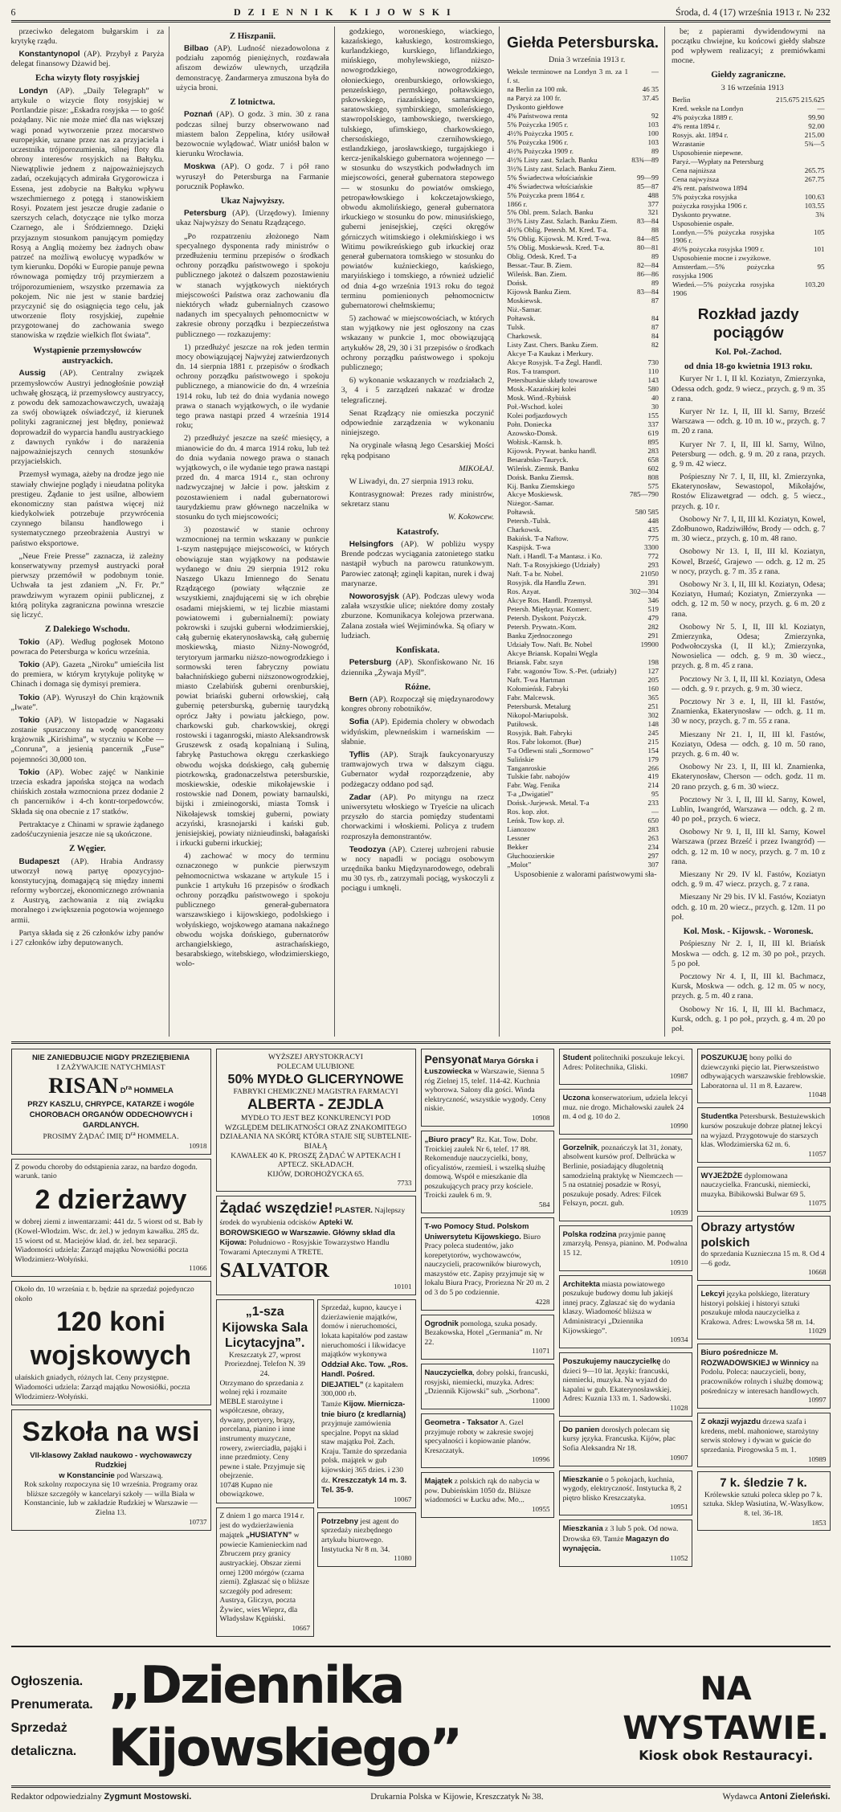6 DZIENNIK KIJOWSKI Środa, d. 4 (17) września 1913 r. № 232
przeciwko delegatom bułgarskim i za krytykę rządu.
Konstantynopol (AP). Przybył z Paryża delegat finansowy Dżawid bej.
Echa wizyty floty rosyjskiej
Londyn (AP). „Daily Telegraph” w artykule o wizycie floty rosyjskiej w Portlandzie pisze: „Eskadra rosyjska — to gość pożądany. Nic nie może mieć dla nas większej wagi ponad wytworzenie przez mocarstwo europejskie, uznane przez nas za przyjaciela i uczestnika trójporozumienia, silnej floty dla obrony interesów rosyjskich na Bałtyku. Niewątpliwie jednem z najpoważniejszych zadań, oczekujących admirała Grygorowicza i Essena, jest zdobycie na Bałtyku wpływu wszechmiernego z potęgą i stanowiskiem Rosyi. Pozatem jest jeszcze drugie zadanie o szerszych celach, dotyczące nie tylko morza Czarnego, ale i Śródziemnego. Dzięki przyjaznym stosunkom panującym pomiędzy Rosyą a Anglią możemy bez żadnych obaw patrzeć na możliwą ewolucyę wypadków w tym kierunku. Dopóki w Europie panuje pewna równowaga pomiędzy trój przymierzem a trójporozumieniem, wszystko przemawia za pokojem. Nic nie jest w stanie bardziej przyczynić się do osiągnięcia tego celu, jak utworzenie floty rosyjskiej, zupełnie przygotowanej do zachowania swego stanowiska w rzędzie wielkich flot świata”.
Wystąpienie przemysłowców austryackich.
Aussig (AP). Centralny związek przemysłowców Austryi jednogłośnie powziął uchwałę głoszącą, iż przemysłowcy austryaccy, z powodu dek samozachowawczych, uważają za swój obowiązek oświadczyć, iż kierunek polityki zagranicznej jest błędny, ponieważ doprowadził do wyparcia handlu austryackiego z dawnych rynków i do narażenia najpoważniejszych cennych stosunków przyjacielskich.
Przemysł wymaga, ażeby na drodze jego nie stawiały chwiejne poglądy i nieudatna polityka prestigeu. Żądanie to jest usilne, albowiem ekonomiczny stan państwa więcej niż kiedykolwiek potrzebuje przywrócenia czynnego bilansu handlowego i systematycznego przeobrażenia Austryi w państwo eksportowe.
„Neue Freie Presse” zaznacza, iż zależny konserwatywny przemysł austryacki porał pierwszy przemówił w podobnym tonie. Uchwała ta jest zdaniem „N. Fr. Pr.” prawdziwym wyrazem opinii publicznej, z którą polityka zagraniczna powinna wreszcie się liczyć.
Z Dalekiego Wschodu.
Tokio (AP). Według pogłosek Motono powraca do Petersburga w końcu września.
Tokio (AP). Gazeta „Niroku” umieściła list do premiera, w którym krytykuje politykę w Chinach i domaga się dymisyi premiera.
Tokio (AP). Wyruszył do Chin krążownik „Iwate”.
Tokio (AP). W listopadzie w Nagasaki zostanie spuszczony na wodę opancerzony krążownik „Kirishima”, w styczniu w Kobe — „Conruna”, a jesienią pancernik „Fuse” pojemności 30,000 ton.
Tokio (AP). Wobec zajęć w Nankinie trzecia eskadra japońska stojąca na wodach chińskich została wzmocniona przez dodanie 2 ch pancerników i 4-ch kontr-torpedowców. Składa się ona obecnie z 17 statków.
Pertraktacye z Chinami w sprawie żądanego zadośćuczynienia jeszcze nie są ukończone.
Z Węgier.
Budapeszt (AP). Hrabia Andrassy utworzył nową partyę opozycyjno-konstytucyjną, domagającą się między innemi reformy wyborczej, ekonomicznego zrównania z Austryą, zachowania z nią związku moralnego i zwiększenia pogotowia wojennego armii.
Partya składa się z 26 członków izby panów i 27 członków izby deputowanych.
Z Hiszpanii.
Bilbao (AP). Ludność niezadowolona z podziału zapomóg pieniężnych, rozdawała afiszom dewizów ulewnych, urządziła demonstracyę. Żandarmerya zmuszona była do użycia broni.
Z lotnictwa.
Poznań (AP). O godz. 3 min. 30 z rana podczas silnej burzy obserwowano nad miastem balon Zeppelina, który usiłował bezowocnie wylądować. Wiatr uniósł balon w kierunku Wrocławia.
Moskwa (AP). O godz. 7 i pół rano wyruszył do Petersburga na Farmanie porucznik Popławko.
Ukaz Najwyższy.
Petersburg (AP). (Urzędowy). Imienny ukaz Najwyższy do Senatu Rządzącego.
„Po rozpatrzeniu złożonego Nam specyalnego dysponenta rady ministrów o przedłużeniu terminu przepisów o środkach ochrony porządku państwowego i spokoju publicznego jakoteż o dalszem pozostawieniu w stanach wyjątkowych niektórych miejscowości Państwa oraz zachowaniu dla niektórych władz gubernialnych czasowo nadanych im specyalnych pełnomocnictw w zakresie obrony porządku i bezpieczeństwa publicznego — rozkazujemy:
1) przedłużyć jeszcze na rok jeden termin mocy obowiązującej Najwyżej zatwierdzonych dn. 14 sierpnia 1881 r. przepisów o środkach ochrony porządku państwowego i spokoju publicznego, a mianowicie do dn. 4 września 1914 roku, lub też do dnia wydania nowego prawa o stanach wyjątkowych, o ile wydanie tego prawa nastąpi przed 4 września 1914 roku;
2) przedłużyć jeszcze na sześć miesięcy, a mianowicie do dn. 4 marca 1914 roku, lub też do dnia wydania nowego prawa o stanach wyjątkowych, o ile wydanie tego prawa nastąpi przed dn. 4 marca 1914 r., stan ochrony nadzwyczajnej w Jałcie i pow. jałtskim z pozostawieniem i nadal gubernatorowi taurydzkiemu praw głównego naczelnika w stosunku do tych miejscowości;
3) pozostawić w stanie ochrony wzmocnionej na termin wskazany w punkcie 1-szym następujące miejscowości, w których obowiązuje stan wyjątkowy na podstawie wydanego w dniu 29 sierpnia 1912 roku Naszego Ukazu Imiennego do Senatu Rządzącego (powiaty włącznie ze wszystkiemi, znajdującemi się w ich obrębie osadami miejskiemi, w tej liczbie miastami powiatowemi i gubernialnemi): powiaty pokrowski i szujski guberni włodzimierskiej, całą gubernię ekaterynosławską, całą gubernię moskiewską, miasto Niżny-Nowogród, terytoryum jarmarku niższo-nowogrodzkiego i sormowski teren fabryczny powiatu bałachnińskiego guberni niższonowogrodzkiej, miasto Czelabińsk guberni orenburskiej, powiat briański guberni orłowskiej, całą gubernię petersburską, gubernię taurydzką oprócz Jałty i powiatu jałckiego, pow. charkowski gub. charkowskiej, okręgi rostowski i taganrogski, miasto Aleksandrowsk Gruszewsk z osadą kopalnianą i Suliną, fabrykę Pastuchowa okręgu czerkaskiego obwodu wojska dońskiego, całą gubernię piotrkowską, gradonaczelstwa petersburskie, moskiewskie, odeskie mikołajewskie i rostowskie nad Donem, powiaty barnaulski, bijski i zmieinogorski, miasta Tomsk i Nikołajewsk tomskiej guberni, powiaty aczyński, krasnojarski i kański gub. jenisiejskiej, powiaty niżnieudinski, bałagański i irkucki guberni irkuckiej;
4) zachować w mocy do terminu oznaczonego w punkcie pierwszym pełnomocnictwa wskazane w artykule 15 i punkcie 1 artykułu 16 przepisów o środkach ochrony porządku państwowego i spokoju publicznego generał-gubernatora warszawskiego i kijowskiego, podolskiego i wołyńskiego, wojskowego atamana nakaźnego obwodu wojska dońskiego, gubernatorów archangielskiego, astrachańskiego, besarabskiego, witebskiego, włodzimierskiego, wolo-
godzkiego, woroneskiego, wiackiego, kazańskiego, kałuskiego, kostromskiego, kurlandzkiego, kurskiego, liflandzkiego, mińskiego, mohylewskiego, niższo-nowogrodzkiego, nowogrodzkiego, ołonieckiego, orenburskiego, orłowskiego, penzeńskiego, permskiego, połtawskiego, pskowskiego, riazańskiego, samarskiego, saratowskiego, symbirskiego, smoleńskiego, stawropolskiego, tambowskiego, twerskiego, tulskiego, ufimskiego, charkowskiego, chersońskiego, czernihowskiego, estlandzkiego, jarosławskiego, turgajskiego i kercz-jenikalskiego gubernatora wojennego — w stosunku do wszystkich podwładnych im miejscowości, generał gubernatora stepowego — w stosunku do powiatów omskiego, petropawłowskiego i kokczetajowskiego, obwodu akmolińskiego, generał gubernatora irkuckiego w stosunku do pow. minusińskiego, guberni jenisejskiej, części okręgów górniczych witimskiego i olekmińskiego i ws Witimu powikreńskiego gub irkuckiej oraz generał gubernatora tomskiego w stosunku do powiatów kuźnieckiego, kańskiego, maryińskiego i tomskiego, a również udzielić od dnia 4-go września 1913 roku do tegoż terminu pomienionych pełnomocnictw gubernatorowi chełmskiemu;
5) zachować w miejscowościach, w których stan wyjątkowy nie jest ogłoszony na czas wskazany w punkcie 1, moc obowiązującą artykułów 28, 29, 30 i 31 przepisów o środkach ochrony porządku państwowego i spokoju publicznego;
6) wykonanie wskazanych w rozdziałach 2, 3, 4 i 5 zarządzeń nakazać w drodze telegraficznej.
Senat Rządzący nie omieszka poczynić odpowiednie zarządzenia w wykonaniu niniejszego.
Na oryginale własną Jego Cesarskiej Mości ręką podpisano
MIKOŁAJ.
W Liwadyi, dn. 27 sierpnia 1913 roku.
Kontrasygnował: Prezes rady ministrów, sekretarz stanu
W. Kokowcew.
Katastrofy.
Helsingfors (AP). W pobliżu wyspy Brende podczas wyciągania zatonietego statku nastąpił wybuch na parowcu ratunkowym. Parowiec zatonął; zginęli kapitan, nurek i dwaj marynarze.
Noworosyjsk (AP). Podczas ulewy woda zalała wszystkie ulice; niektóre domy zostały zburzone. Komunikacya kolejowa przerwana. Zalana została wieś Wejiminówka. Są ofiary w ludziach.
Konfiskata.
Petersburg (AP). Skonfiskowano Nr. 16 dziennika „Żywaja Myśl”.
Różne.
Bern (AP). Rozpoczął się międzynarodowy kongres obrony robotników.
Sofia (AP). Epidemia cholery w obwodach widyńskim, plewneńskim i warneńskim — słabnie.
Tyflis (AP). Strajk faukcyonaryuszy tramwajowych trwa w dalszym ciągu. Gubernator wydał rozporządzenie, aby podżegaczy oddano pod sąd.
Zadar (AP). Po mityngu na rzecz uniwersytetu włoskiego w Tryeście na ulicach przyszło do starcia pomiędzy studentami chorwackimi i włoskiemi. Policya z trudem rozproszyła demonstrantów.
Teodozya (AP). Czterej uzbrojeni rabusie w nocy napadli w pociągu osobowym urzędnika banku Międzynarodowego, odebrali mu 30 tys. rb., zatrzymali pociąg, wyskoczyli z pociągu i umknęli.
Giełda Petersburska.
Dnia 3 września 1913 r.
| Weksle terminowe na Londyn 3 m. za 1 f. st. | — |
| na Berlin za 100 mk. | 46 35 |
| na Paryż za 100 fr. | 37.45 |
| Dyskonto giełdowe | |
| 4% Państwowa renta | 92 |
| 5% Pożyczka 1905 r. | 103 |
| 4½% Pożyczka 1905 r. | 100 |
| 5% Pożyczka 1906 r. | 103 |
| 4½% Pożyczka 1909 r. | 89 |
| 4½% Listy zast. Szlach. Banku | 83¾—89 |
| 3½% Listy zast. Szlach. Banku Ziem. | |
| 5% Świadectwa włościańskie | 99—99 |
| 4% Świadectwa włościańskie | 85—87 |
| 5% Pożyczka prem 1864 r. | 488 |
| 1866 r. | 377 |
| 5% Obl. prem. Szlach. Banku | 321 |
| 3½% Listy Zast. Szlach. Banku Ziem. | 83—84 |
| 4½% Oblig. Petersb. M. Kred. T-a. | 88 |
| 5% Oblig. Kijowsk. M. Kred. T-wa. | 84—85 |
| 5% Oblig. Moskiewsk. Kred. T-a. | 80—81 |
| Oblig. Odesk. Kred. T-a | 89 |
| Bessar.-Taur. B. Ziem. | 82—84 |
| Wileńsk. Ban. Ziem. | 86—86 |
| Dońsk. | 89 |
| Kijowsk Banku Ziem. | 83—84 |
| Moskiewsk. | 87 |
| Niż.-Samar. | |
| Połtawsk. | 84 |
| Tulsk. | 87 |
| Charkowsk. | 84 |
| Listy Zast. Chers. Banku Ziem. | 82 |
| Akcye T-a Kaukaz i Merkury. | |
| Akcye Rosyjsk. T-a Żegl. Handl. | 730 |
| Ros. T-a transport. | 110 |
| Petersburskie składy towarowe | 143 |
| Mosk.-Kazańskiej kolei | 580 |
| Mosk. Wind.-Rybińsk | 40 |
| Poł.-Wschod. kolei | 30 |
| Kolei podjazdowych | 155 |
| Połn. Doniecka | 337 |
| Azowsko-Donsk. | 619 |
| Wołżsk.-Kamsk. b. | 895 |
| Kijowsk. Prywat. banku handl. | 283 |
| Besarabsko-Tauryck. | 658 |
| Wileńsk. Ziemsk. Banku | 602 |
| Dońsk. Banku Ziemsk. | 808 |
| Kij. Banku Ziemskiego | 575 |
| Akcye Moskiewsk. | 785—790 |
| Niżegor.-Samar. | |
| Połtawsk. | 580 585 |
| Petersb.-Tulsk. | 448 |
| Charkowsk. | 435 |
| Bakińsk. T-a Naftow. | 775 |
| Kaspijsk. T-wa | 3300 |
| Naft. i Handl. T-a Mantasz. i Ko. | 772 |
| Naft. T-a Rosyjskiego (Udziały) | 293 |
| Naft. T-a br. Nobel. | 21050 |
| Rosyjsk. dla Handlu Zewn. | 391 |
| Ros. Azyat. | 302—304 |
| Akcye Ros. Handl. Przemysł. | 346 |
| Petersb. Międzynar. Komerc. | 519 |
| Petersb. Dyskont. Pożyczk. | 479 |
| Petersb. Prywatn.-Kom. | 282 |
| Banku Zjednoczonego | 291 |
| Udziały Tow. Naft. Br. Nobel | 19900 |
| Akcye Briansk. Kopalni Węgla | |
| Briansk. Fabr. szyn | 198 |
| Fabr. wagonów Tow. S.-Pet. (udziały) | 127 |
| Naft. T-wa Hartman | 205 |
| Kołomieńsk. Fabryki | 160 |
| Fabr. Malcewsk. | 365 |
| Petersbursk. Metalurg | 251 |
| Nikopol-Mariupolsk. | 302 |
| Putiłowsk. | 148 |
| Rosyjsk. Bałt. Fabryki | 245 |
| Ros. Fabr lokomot. (Bue) | 215 |
| T-a Odlewni stali „Sormowo” | 154 |
| Sulińskie | 179 |
| Tanganroskie | 266 |
| Tulskie fabr. nabojów | 419 |
| Fabr. Wag. Fenika | 214 |
| T-a „Dwigatiel” | 95 |
| Dońsk.-Jurjewsk. Metal. T-a | 233 |
| Ros. kop. złot. | — |
| Leńsk. Tow kop. zł. | 650 |
| Lianozow | 283 |
| Lessner | 263 |
| Bekker | 234 |
| Głuchoozierskie | 297 |
| „Molot” | 307 |
Usposobienie z walorami państwowymi sła-
be; z papierami dywidendowymi na początku chwiejne, ku końcowi giełdy słabsze pod wpływem realizacyi; z premiówkami mocne.
Giełdy zagraniczne.
3 16 września 1913
| Berlin | 215.675 | 215.625 |
| Kred. weksle na Londyn | | — |
| 4% pożyczka 1889 r. | | 99.90 |
| 4% renta 1894 r. | | 92.00 |
| Rosyjs. akt. 1894 r. | | 215.00 |
| Wzrastanie | | 5¾—5 |
| Usposobienie niepewne. | | |
| Paryż.—Wypłaty na Petersburg | | |
| Cena najniższa | | 265.75 |
| Cena najwyższa | | 267.75 |
| 4% rent. państwowa 1894 | | |
| 5% pożyczka rosyjska | | 100.63 |
| pożyczka rosyjska 1906 r. | | 103.55 |
| Dyskonto prywatne. | | 3¾ |
| Usposobienie ospałe. | | |
| Londyn.—5% pożyczka rosyjska 1906 r. | | 105 |
| 4½% pożyczka rosyjska 1909 r. | | 101 |
| Usposobienie mocne i zwyżkowe. | | |
| Amsterdam.—5% pożyczka rosyjska 1906 | | 95 |
| Wiedeń.—5% pożyczka rosyjska 1906 | | 103.20 |
Rozkład jazdy pociągów
Kol. Poł.-Zachod.
od dnia 18-go kwietnia 1913 roku.
Kuryer Nr 1. I, II kl. Koziatyn, Zmierzynka, Odessa odch. godz. 9 wiecz., przych. g. 9 m. 35 z rana.
Kuryer Nr 1z. I, II, III kl. Sarny, Brześć Warszawa — odch. g. 10 m. 10 w., przych. g. 7 m. 20 z rana.
Kuryer Nr 7. I, II, III kl. Sarny, Wilno, Petersburg — odch. g. 9 m. 20 z rana, przych. g. 9 m. 42 wiecz.
Pośpieszny Nr 7. I, II, III, kl. Zmierzynka, Ekaterynosław, Sewastopol, Mikołajów, Rostów Elizawetgrad — odch. g. 5 wiecz., przych. g. 10 r.
Osobowy Nr 7. I, II, III kl. Koziatyn, Kowel, Zdołbunowo, Radziwiłłów, Brody — odch. g. 7 m. 30 wiecz., przych. g. 10 m. 48 rano.
Osobowy Nr 13. I, II, III kl. Koziatyn, Kowel, Brześć, Grajewo — odch. g. 12 m. 25 w nocy, przych. g. 7 m. 35 z rana.
Osobowy Nr 3. I, II, III kl. Koziatyn, Odesa; Koziatyn, Humań; Koziatyn, Zmierzynka — odch. g. 12 m. 50 w nocy, przych. g. 6 m. 20 z rana.
Osobowy Nr 5. I, II, III kl. Koziatyn, Zmierzynka, Odesa; Zmierzynka, Podwołoczyska (I, II kl.); Zmierzynka, Nowosielica — odch. g. 9 m. 30 wiecz., przych. g. 8 m. 45 z rana.
Pocztowy Nr 3. I, II, III kl. Koziatyn, Odesa — odch. g. 9 r. przych. g. 9 m. 30 wiecz.
Pocztowy Nr 3 e. I, II, III kl. Fastów, Znamienka, Ekaterynosław — odch. g. 11 m. 30 w nocy, przych. g. 7 m. 55 z rana.
Mieszany Nr 21. I, II, III kl. Fastów, Koziatyn, Odesa — odch. g. 10 m. 50 rano, przych. g. 6 m. 40 w.
Osobowy Nr 23. I, II, III kl. Znamienka, Ekaterynosław, Cherson — odch. godz. 11 m. 20 rano przych. g. 6 m. 30 wiecz.
Pocztowy Nr 3. I, II, III kl. Sarny, Kowel, Lublin, Iwangród, Warszawa — odch. g. 2 m. 40 po poł., przych. 6 wiecz.
Osobowy Nr 9. I, II, III kl. Sarny, Kowel Warszawa (przez Brześć i przez Iwangród) — odch. g. 12 m. 10 w nocy, przych. g. 7 m. 10 z rana.
Mieszany Nr 29. IV kl. Fastów, Koziatyn odch. g. 9 m. 47 wiecz. przych. g. 7 z rana.
Mieszany Nr 29 bis. IV kl. Fastów, Koziatyn odch. g. 10 m. 20 wiecz., przych. g. 12m. 11 po poł.
Kol. Mosk. - Kijowsk. - Woronesk.
Pośpieszny Nr 2. I, II, III kl. Briańsk Moskwa — odch. g. 12 m. 30 po poł., przych. 5 po poł.
Pocztowy Nr 4. I, II, III kl. Bachmacz, Kursk, Moskwa — odch. g. 12 m. 05 w nocy, przych. g. 5 m. 40 z rana.
Osobowy Nr 16. I, II, III kl. Bachmacz, Kursk, odch. g. 1 po poł., przych. g. 4 m. 20 po poł.
NIE ZANIEDBUJCIE NIGDY PRZEZIĘBIENIA
I ZAŻYWAJCIE NATYCHMIAST
RISAN D<sup>ra</sup> HOMMELA
PRZY KASZLU, CHRYPCE, KATARZE i wogóle CHOROBACH ORGANÓW ODDECHOWYCH i GARDLANYCH.
PROSIMY ŻĄDAĆ IMIĘ D<sup>ra</sup> HOMMELA.
10918
Z powodu choroby do odstąpienia zaraz, na bardzo dogodn. warunk. tanio
2 dzierżawy
w dobrej ziemi z inwentarzami: 441 dz. 5 wiorst od st. Bab ły (Kowel-Włodzim. Wsc. dr. żel.) w jednym kawałku. 285 dz. 15 wiorst od st. Maciejów kład. dr. żel. bez separacji.
Wiadomości udziela: Zarząd majątku Nowosiółki poczta Włodzimierz-Wołyński.
11066
Około dn. 10 września r. b. będzie na sprzedaż pojedynczo około
120 koni wojskowych
ułańskich gniadych, różnych lat. Ceny przystępne. Wiadomości udziela: Zarząd majątku Nowosiółki, poczta Włodzimierz-Wołyński.
Szkoła na wsi
VII-klasowy Zakład naukowo - wychowawczy Rudzkiej
w Konstancinie pod Warszawą.
Rok szkolny rozpoczyna się 10 września. Programy oraz bliższe szczegóły w kancelaryi szkoły — willa Biała w Konstancinie, lub w zakładzie Rudzkiej w Warszawie — Zielna 13.
10737
WYŻSZEJ ARYSTOKRACYI
POLECAM ULUBIONE
50% MYDŁO GLICERYNOWE
FABRYKI CHEMICZNEJ MAGISTRA FARMACYI
ALBERTA - ZEJDLA
MYDŁO TO JEST BEZ KONKURENCYI POD WZGLĘDEM DELIKATNOŚCI ORAZ ZNAKOMITEGO DZIAŁANIA NA SKÓRĘ KTÓRA STAJE SIĘ SUBTELNIE-BIAŁĄ
KAWAŁEK 40 K. PROSZĘ ŻĄDAĆ W APTEKACH I APTECZ. SKŁADACH.
KIJÓW, DOROHOŻYCKA 65.
7733
Żądać wszędzie! PLASTER. Najlepszy środek do wyrubienia odcisków Apteki W. BOROWSKIEGO w Warszawie. Główny skład dla Kijowa: Południowo - Rosyjskie Towarzystwo Handlu Towarami Aptecznymi A TRETE.
SALVATOR
10101
„1-sza Kijowska Sala Licytacyjna”.
Kreszczatyk 27, wprost Proriezdnej. Telefon N. 39 24.
Otrzymano do sprzedania z wolnej ręki i rozmaite MEBLE starożytne i współczesne, obrazy, dywany, portyery, brązy, porcelana, pianino i inne instrumenty muzyczne, rowery, zwierciadła, pająki i inne przedmioty. Ceny pewne i stałe. Przyjmuje się obejrzenie.
10748 Kupno nie obowiązkowe.
Z dniem 1 go marca 1914 r. jest do wydzierżawienia majątek „HUSIATYN” w powiecie Kamienieckim nad Zbruczem przy granicy austryackiej. Obszar ziemi ornej 1200 mórgów (czarna ziemi). Zgłaszać się o bliższe szczegóły pod adresem: Austrya, Gliczyn, poczta Żywiec, wies Wieprz, dla Władysław Kępiński.
10667
Sprzedaż, kupno, kaucye i dzierżawienie majątków, domów i nieruchomości, lokata kapitałów pod zastaw nieruchomości i likwidacye majątków wykonywa Oddział Akc. Tow. „Ros. Handl. Pośred. DIEJATIEL” (z kapitałem 300,000 rb.
Tamże Kijow. Miernicza-tnie biuro (z kredlarnią) przyjmuje zamówienia specjalne. Popyt na skład staw majątku Poł. Zach. Kraju. Tamże do sprzedania polsk. majątek w gub kijowskiej 365 dzies. i 230 dz. Kreszczatyk 14 m. 3. Tel. 35-9.
10067
Potrzebny jest agent do sprzedaży niezbędnego artykułu biurowego. Instytucka Nr 8 m. 34.
11080
Pensyonat Marya Górska i Łuszowiecka w Warszawie, Sienna 5 róg Zielnej 15, telef. 114-42. Kuchnia wyborowa. Salony dla gości. Winda elektryczność, wszystkie wygody. Ceny niskie.
10908
„Biuro pracy” Rz. Kat. Tow. Dobr. Troickiej zaułek Nr 6, telef. 17 88. Rekomenduje nauczycielki, bony, oficyalistów, rzemieśl. i wszelką służbę domową. Współ e mieszkanie dla poszukujących pracy przy kościele. Troicki zaułek 6 m. 9.
584
T-wo Pomocy Stud. Polskom Uniwersytetu Kijowskiego. Biuro Pracy poleca studentów, jako korepetytorów, wychowawców, nauczycieli, pracowników biurowych, maszystów etc. Zapisy przyjmuje się w lokalu Biura Pracy, Proriezna Nr 20 m. 2 od 3 do 5 po codziennie.
4228
Ogrodnik pomologa, szuka posady. Bezakowska, Hotel „Germania” m. Nr 22.
11071
Nauczycielka, dobry polski, francuski, rosyjski, niemiecki, muzyka. Adres: „Dziennik Kijowski” sub. „Sorbona”.
11000
Geometra - Taksator A. Gzel przyjmuje roboty w zakresie swojej specyalności i kopiowanie planów. Kreszczatyk.
10996
Majątek z polskich rąk do nabycia w pow. Dubieńskim 1050 dz. Bliższe wiadomości w Łucku adw. Mo...
10955
Student politechniki poszukuje lekcyi. Adres: Politechnika, Gliski.
10987
Uczona konserwatorium, udziela lekcyi muz. nie drogo. Michałowski zaułek 24 m. 4 od g. 10 do 2.
10990
Gorzelnik, poznańczyk lat 31, żonaty, absolwent kursów prof. Delbrücka w Berlinie, posiadający długoletnią samodzielną praktykę w Niemczech — 5 na ostatniej posadzie w Rosyi, poszukuje posady. Adres: Filcek Felszyn, poczt. gub.
10939
Polska rodzina przyjmie pannę zmarzyłą. Pensya, pianino. M. Podwalna 15 12.
10910
Architekta miasta powiatowego poszukuje budowy domu lub jakiejś innej pracy. Zgłaszać się do wydania klaszy. Wiadomość bliższa w Administracyi „Dziennika Kijowskiego”.
10934
Poszukujemy nauczycielkę do dzieci 9—10 lat. Języki: francuski, niemiecki, muzyka. Na wyjazd do kapalni w gub. Ekaterynosławskiej. Adres: Kuznia 133 m. 1. Sadowski.
11028
Do panien dorosłych polecam się kursy języka. Francuska. Kijów, plac Sofia Aleksandra Nr 18.
10907
Mieszkanie o 5 pokojach, kuchnia, wygody, elektryczność. Instytucka 8, 2 piętro blisko Kreszczatyka.
10951
Mieszkania z 3 lub 5 pok. Od nowa. Drowska 69. Tamże Magazyn do wynajęcia.
11052
POSZUKUJĘ bony polki do dziewczynki pięcio lat. Pierwszeństwo odbywających warszawskie freblowskie. Laboratorna ul. 11 m 8. Łazarew.
11048
Studentka Petersbursk. Bestużewskich kursów poszukuje dobrze płatnej lekcyi na wyjazd. Przygotowuje do starszych klas. Włodzimierska 62 m. 6.
11057
WYJEŻDŻE dyplomowana nauczycielka. Francuski, niemiecki, muzyka. Bibikowski Bulwar 69 5.
11075
Obrazy artystów polskich
do sprzedania Kuznieczna 15 m. 8. Od 4—6 godz.
10668
Lekcyi języka polskiego, literatury historyi polskiej i historyi sztuki poszukuje młoda nauczycielka z Krakowa. Adres: Lwowska 58 m. 14.
11029
Biuro pośrednicze M. ROZWADOWSKIEJ w Winnicy na Podolu. Poleca: nauczycieli, bony, pracowników rolnych i służbę domową; pośredniczy w interesach handlowych.
10997
Z okazji wyjazdu drzewa szafa i kredens, mebl. mahoniowe, starożytny serwis stołowy i dywan w guście do sprzedania. Pirogowska 5 m. 1.
10989
7 k. śledzie 7 k.
Królewskie sztuki poleca sklep po 7 k. sztuka. Sklep Wasiutina, W.-Wasylkow. 8. tel. 36-18.
1853
Ogłoszenia.
Prenumerata.
Sprzedaż detaliczna.
„Dziennika Kijowskiego”
NA WYSTAWIE.
Kiosk obok Restauracyi.
Redaktor odpowiedzialny Zygmunt Mostowski. Drukarnia Polska w Kijowie, Kreszczatyk № 38. Wydawca Antoni Zieleński.